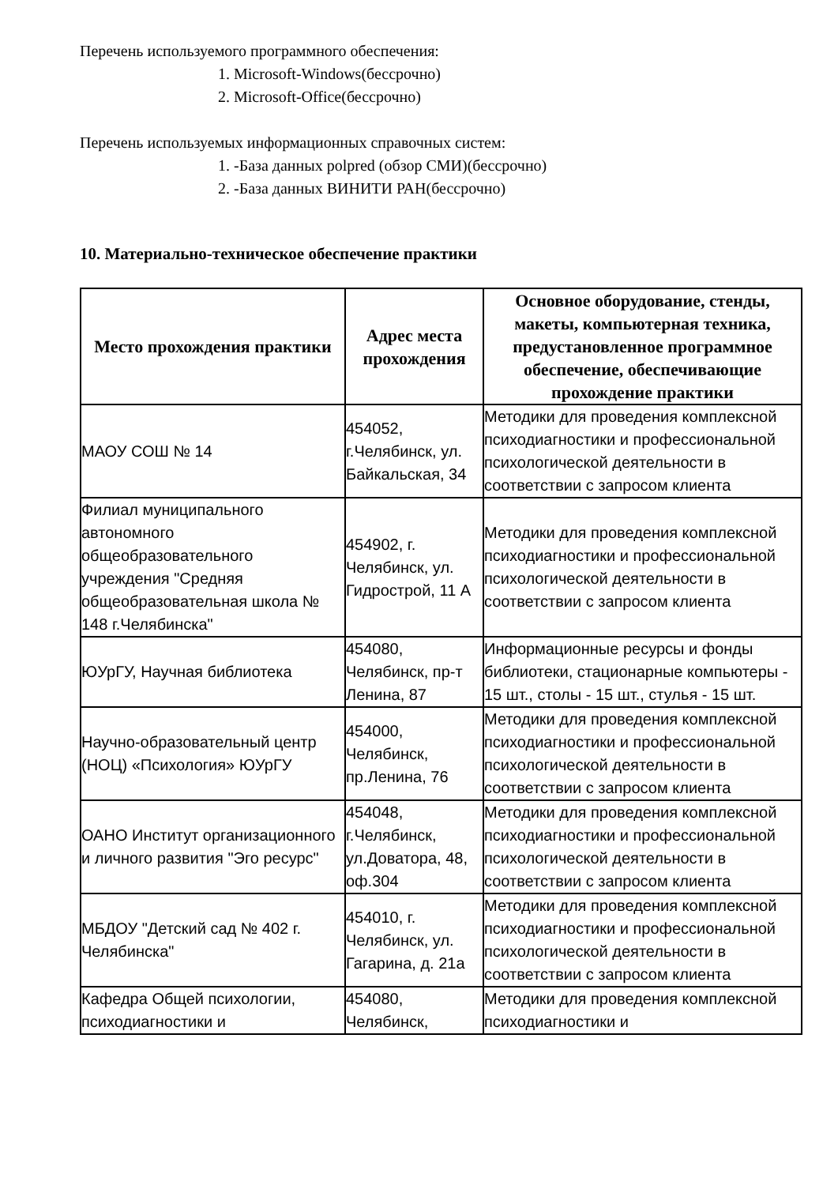Перечень используемого программного обеспечения:
1. Microsoft-Windows(бессрочно)
2. Microsoft-Office(бессрочно)
Перечень используемых информационных справочных систем:
1. -База данных polpred (обзор СМИ)(бессрочно)
2. -База данных ВИНИТИ РАН(бессрочно)
10. Материально-техническое обеспечение практики
| Место прохождения практики | Адрес места прохождения | Основное оборудование, стенды, макеты, компьютерная техника, предустановленное программное обеспечение, обеспечивающие прохождение практики |
| --- | --- | --- |
| МАОУ СОШ № 14 | 454052, г.Челябинск, ул. Байкальская, 34 | Методики для проведения комплексной психодиагностики и профессиональной психологической деятельности в соответствии с запросом клиента |
| Филиал муниципального автономного общеобразовательного учреждения "Средняя общеобразовательная школа № 148 г.Челябинска" | 454902, г. Челябинск, ул. Гидрострой, 11 А | Методики для проведения комплексной психодиагностики и профессиональной психологической деятельности в соответствии с запросом клиента |
| ЮУрГУ, Научная библиотека | 454080, Челябинск, пр-т Ленина, 87 | Информационные ресурсы и фонды библиотеки, стационарные компьютеры - 15 шт., столы - 15 шт., стулья - 15 шт. |
| Научно-образовательный центр (НОЦ) «Психология» ЮУрГУ | 454000, Челябинск, пр.Ленина, 76 | Методики для проведения комплексной психодиагностики и профессиональной психологической деятельности в соответствии с запросом клиента |
| ОАНО Институт организационного и личного развития "Эго ресурс" | 454048, г.Челябинск, ул.Доватора, 48, оф.304 | Методики для проведения комплексной психодиагностики и профессиональной психологической деятельности в соответствии с запросом клиента |
| МБДОУ "Детский сад № 402 г. Челябинска" | 454010, г. Челябинск, ул. Гагарина, д. 21а | Методики для проведения комплексной психодиагностики и профессиональной психологической деятельности в соответствии с запросом клиента |
| Кафедра Общей психологии, психодиагностики и | 454080, Челябинск, | Методики для проведения комплексной психодиагностики и |